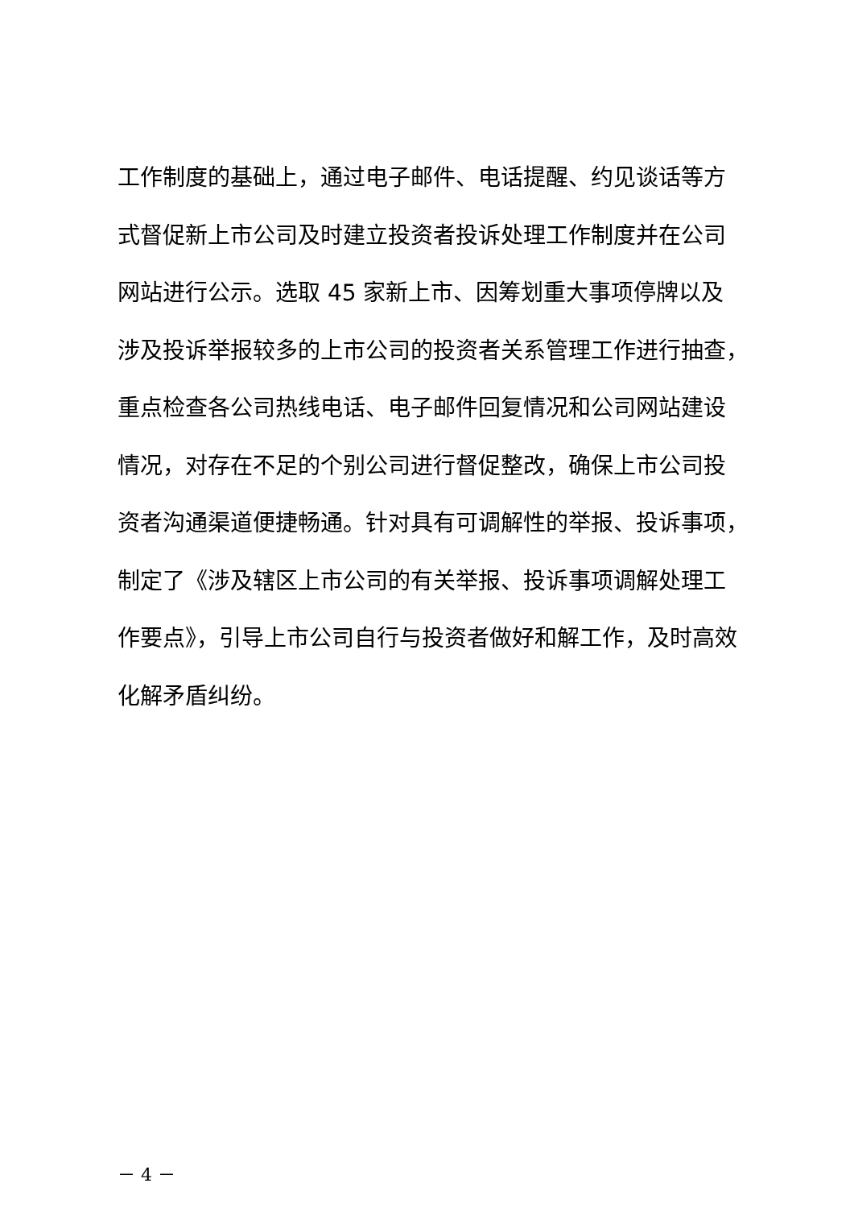工作制度的基础上，通过电子邮件、电话提醒、约见谈话等方
式督促新上市公司及时建立投资者投诉处理工作制度并在公司
网站进行公示。选取 45 家新上市、因筹划重大事项停牌以及
涉及投诉举报较多的上市公司的投资者关系管理工作进行抽查，
重点检查各公司热线电话、电子邮件回复情况和公司网站建设
情况，对存在不足的个别公司进行督促整改，确保上市公司投
资者沟通渠道便捷畅通。针对具有可调解性的举报、投诉事项，
制定了《涉及辖区上市公司的有关举报、投诉事项调解处理工
作要点》，引导上市公司自行与投资者做好和解工作，及时高效
化解矛盾纠纷。
－ 4 －